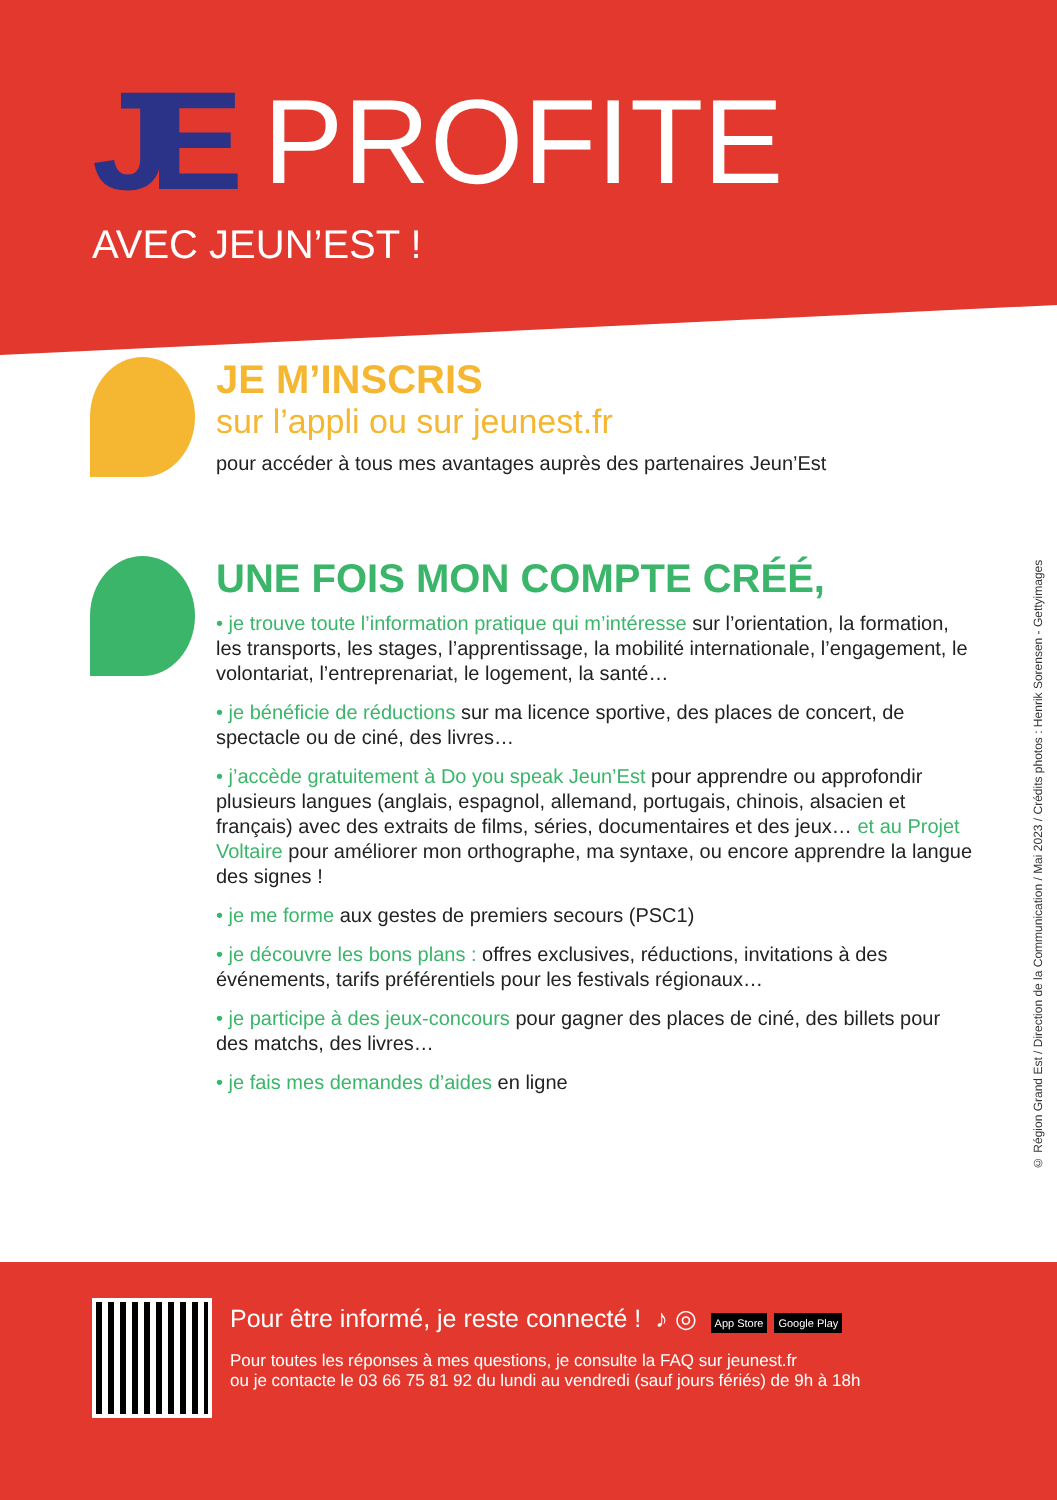JE PROFITE
AVEC JEUN’EST !
JE M’INSCRIS
sur l’appli ou sur jeunest.fr
pour accéder à tous mes avantages auprès des partenaires Jeun’Est
UNE FOIS MON COMPTE CRÉÉ,
• je trouve toute l’information pratique qui m’intéresse sur l’orientation, la formation, les transports, les stages, l’apprentissage, la mobilité internationale, l’engagement, le volontariat, l’entreprenariat, le logement, la santé…
• je bénéficie de réductions sur ma licence sportive, des places de concert, de spectacle ou de ciné, des livres…
• j’accède gratuitement à Do you speak Jeun’Est pour apprendre ou approfondir plusieurs langues (anglais, espagnol, allemand, portugais, chinois, alsacien et français) avec des extraits de films, séries, documentaires et des jeux… et au Projet Voltaire pour améliorer mon orthographe, ma syntaxe, ou encore apprendre la langue des signes !
• je me forme aux gestes de premiers secours (PSC1)
• je découvre les bons plans : offres exclusives, réductions, invitations à des événements, tarifs préférentiels pour les festivals régionaux…
• je participe à des jeux-concours pour gagner des places de ciné, des billets pour des matchs, des livres…
• je fais mes demandes d’aides en ligne
© Région Grand Est / Direction de la Communication / Mai 2023 / Crédits photos : Henrik Sorensen - Gettyimages
Pour être informé, je reste connecté ! ♪ ◎ App Store Google Play
Pour toutes les réponses à mes questions, je consulte la FAQ sur jeunest.fr
ou je contacte le 03 66 75 81 92 du lundi au vendredi (sauf jours fériés) de 9h à 18h